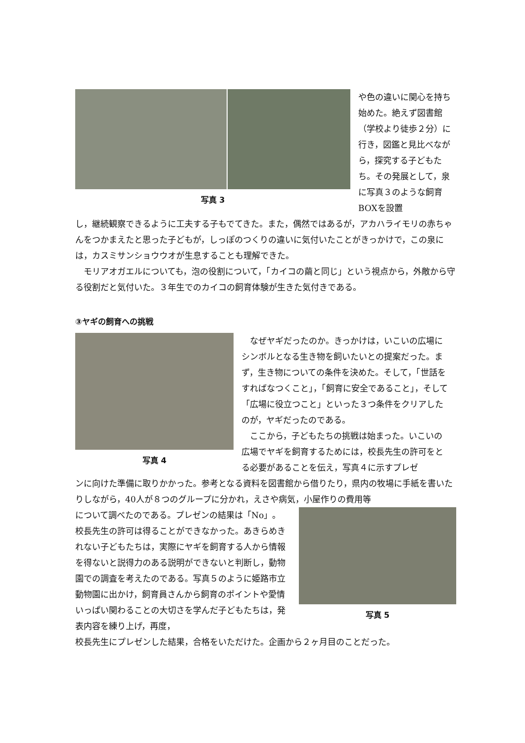写真 3
や色の違いに関心を持ち始めた。絶えず図書館（学校より徒歩２分）に行き，図鑑と見比べながら，探究する子どもたち。その発展として，泉に写真３のような飼育BOXを設置
し，継続観察できるように工夫する子もでてきた。また，偶然ではあるが，アカハライモリの赤ちゃんをつかまえたと思った子どもが，しっぽのつくりの違いに気付いたことがきっかけで，この泉には，カスミサンショウウオが生息することも理解できた。
　モリアオガエルについても，泡の役割について，「カイコの繭と同じ」という視点から，外敵から守る役割だと気付いた。３年生でのカイコの飼育体験が生きた気付きである。
③ヤギの飼育への挑戦
写真 4
　なぜヤギだったのか。きっかけは，いこいの広場にシンボルとなる生き物を飼いたいとの提案だった。まず，生き物についての条件を決めた。そして，「世話をすればなつくこと」，「飼育に安全であること」，そして「広場に役立つこと」といった３つ条件をクリアしたのが，ヤギだったのである。
　ここから，子どもたちの挑戦は始まった。いこいの広場でヤギを飼育するためには，校長先生の許可をとる必要があることを伝え，写真４に示すプレゼ
ンに向けた準備に取りかかった。参考となる資料を図書館から借りたり，県内の牧場に手紙を書いたりしながら，40人が８つのグループに分かれ，えさや病気，小屋作りの費用等
について調べたのである。プレゼンの結果は「No」。校長先生の許可は得ることができなかった。あきらめきれない子どもたちは，実際にヤギを飼育する人から情報を得ないと説得力のある説明ができないと判断し，動物園での調査を考えたのである。写真５のように姫路市立動物園に出かけ，飼育員さんから飼育のポイントや愛情いっぱい関わることの大切さを学んだ子どもたちは，発表内容を練り上げ，再度，
写真 5
校長先生にプレゼンした結果，合格をいただけた。企画から２ヶ月目のことだった。